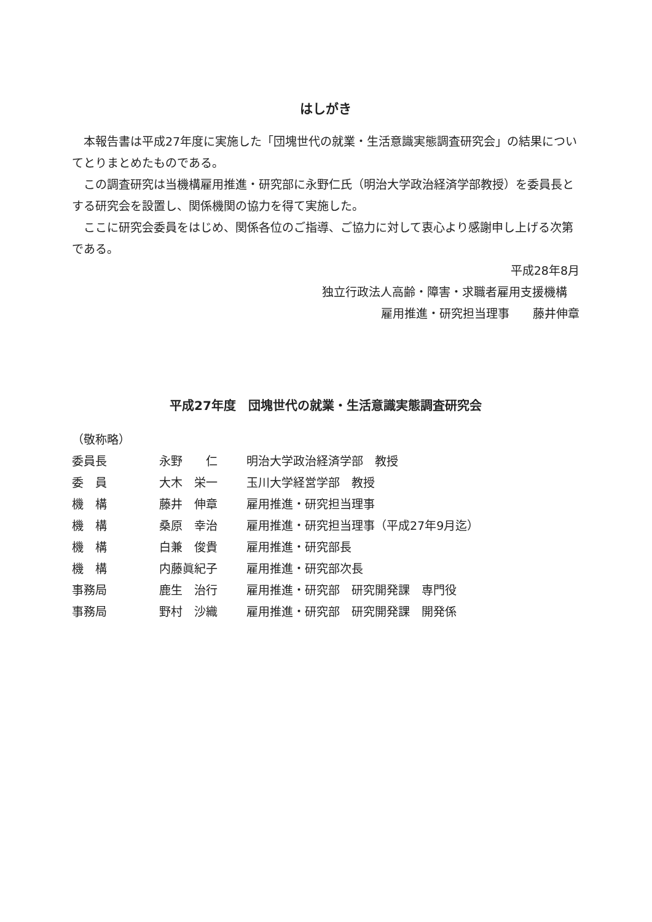はしがき
本報告書は平成27年度に実施した「団塊世代の就業・生活意識実態調査研究会」の結果についてとりまとめたものである。
この調査研究は当機構雇用推進・研究部に永野仁氏（明治大学政治経済学部教授）を委員長とする研究会を設置し、関係機関の協力を得て実施した。
ここに研究会委員をはじめ、関係各位のご指導、ご協力に対して衷心より感謝申し上げる次第である。
平成28年8月
独立行政法人高齢・障害・求職者雇用支援機構
雇用推進・研究担当理事　　藤井伸章
平成27年度　団塊世代の就業・生活意識実態調査研究会
（敬称略）
| 委員長 | 永野 仁 | 明治大学政治経済学部 教授 |
| 委 員 | 大木 栄一 | 玉川大学経営学部 教授 |
| 機 構 | 藤井 伸章 | 雇用推進・研究担当理事 |
| 機 構 | 桑原 幸治 | 雇用推進・研究担当理事（平成27年9月迄） |
| 機 構 | 白兼 俊貴 | 雇用推進・研究部長 |
| 機 構 | 内藤眞紀子 | 雇用推進・研究部次長 |
| 事務局 | 鹿生 治行 | 雇用推進・研究部 研究開発課 専門役 |
| 事務局 | 野村 沙織 | 雇用推進・研究部 研究開発課 開発係 |